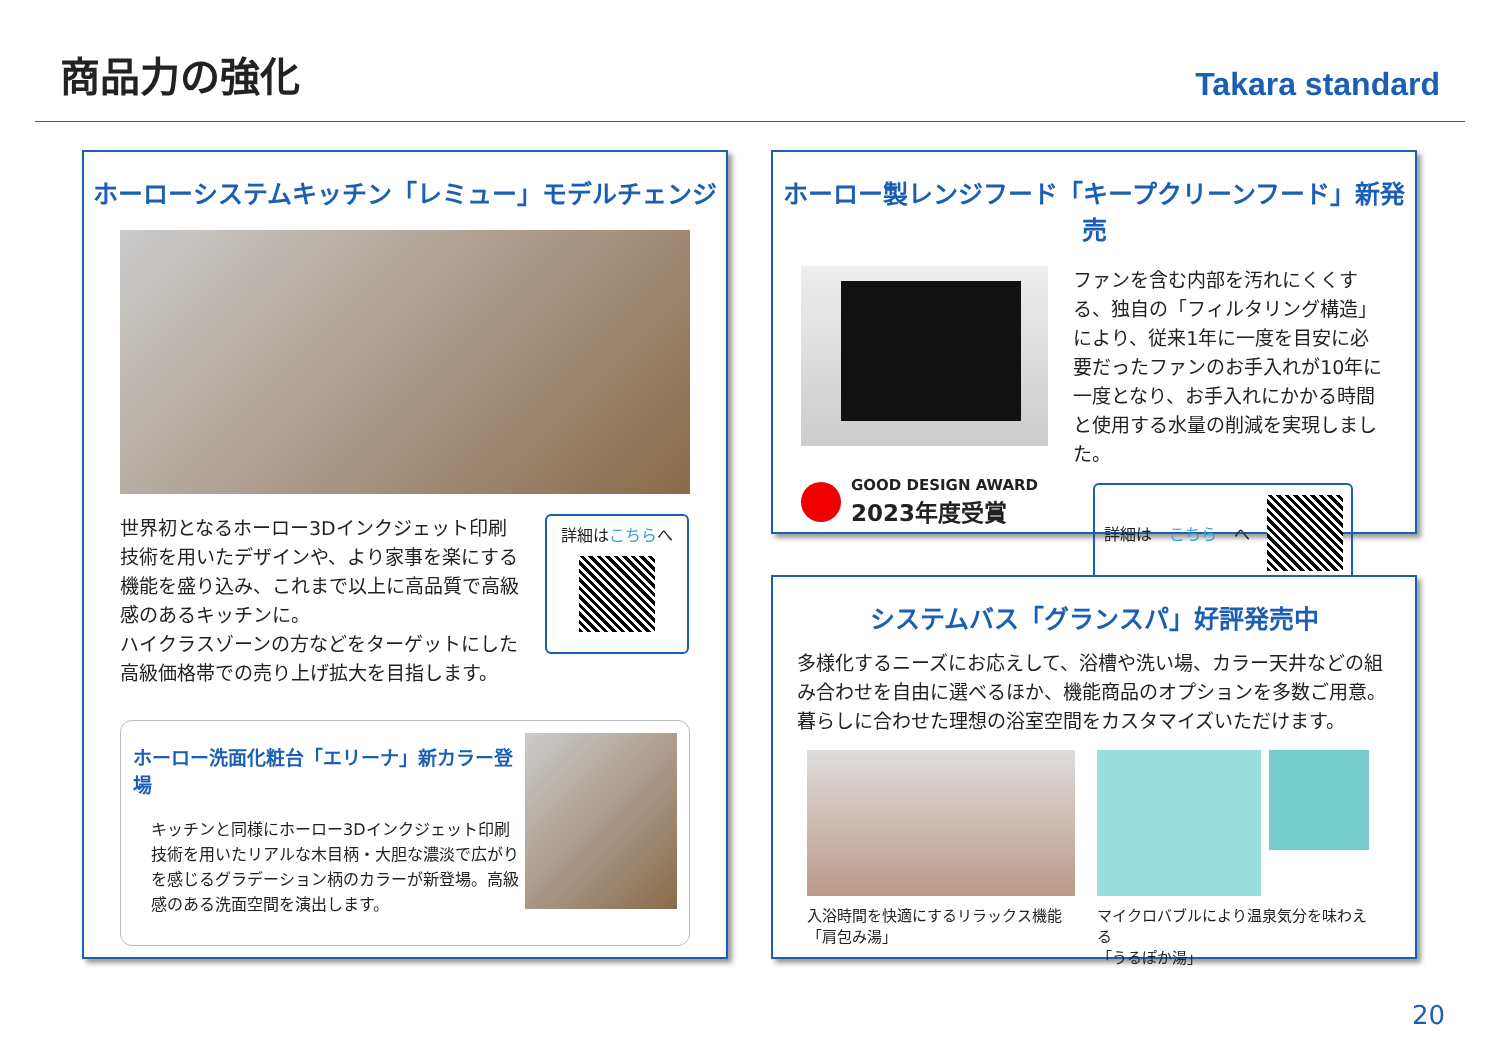商品力の強化
Takara standard
ホーローシステムキッチン「レミュー」モデルチェンジ
世界初となるホーロー3Dインクジェット印刷技術を用いたデザインや、より家事を楽にする機能を盛り込み、これまで以上に高品質で高級感のあるキッチンに。
ハイクラスゾーンの方などをターゲットにした高級価格帯での売り上げ拡大を目指します。
詳細はこちらへ
ホーロー洗面化粧台「エリーナ」新カラー登場
キッチンと同様にホーロー3Dインクジェット印刷技術を用いたリアルな木目柄・大胆な濃淡で広がりを感じるグラデーション柄のカラーが新登場。高級感のある洗面空間を演出します。
ホーロー製レンジフード「キープクリーンフード」新発売
GOOD DESIGN AWARD
2023年度受賞
ファンを含む内部を汚れにくくする、独自の「フィルタリング構造」により、従来1年に一度を目安に必要だったファンのお手入れが10年に一度となり、お手入れにかかる時間と使用する水量の削減を実現しました。
詳細は こちら へ
システムバス「グランスパ」好評発売中
多様化するニーズにお応えして、浴槽や洗い場、カラー天井などの組み合わせを自由に選べるほか、機能商品のオプションを多数ご用意。暮らしに合わせた理想の浴室空間をカスタマイズいただけます。
入浴時間を快適にするリラックス機能
「肩包み湯」
マイクロバブルにより温泉気分を味わえる
「うるぽか湯」
20